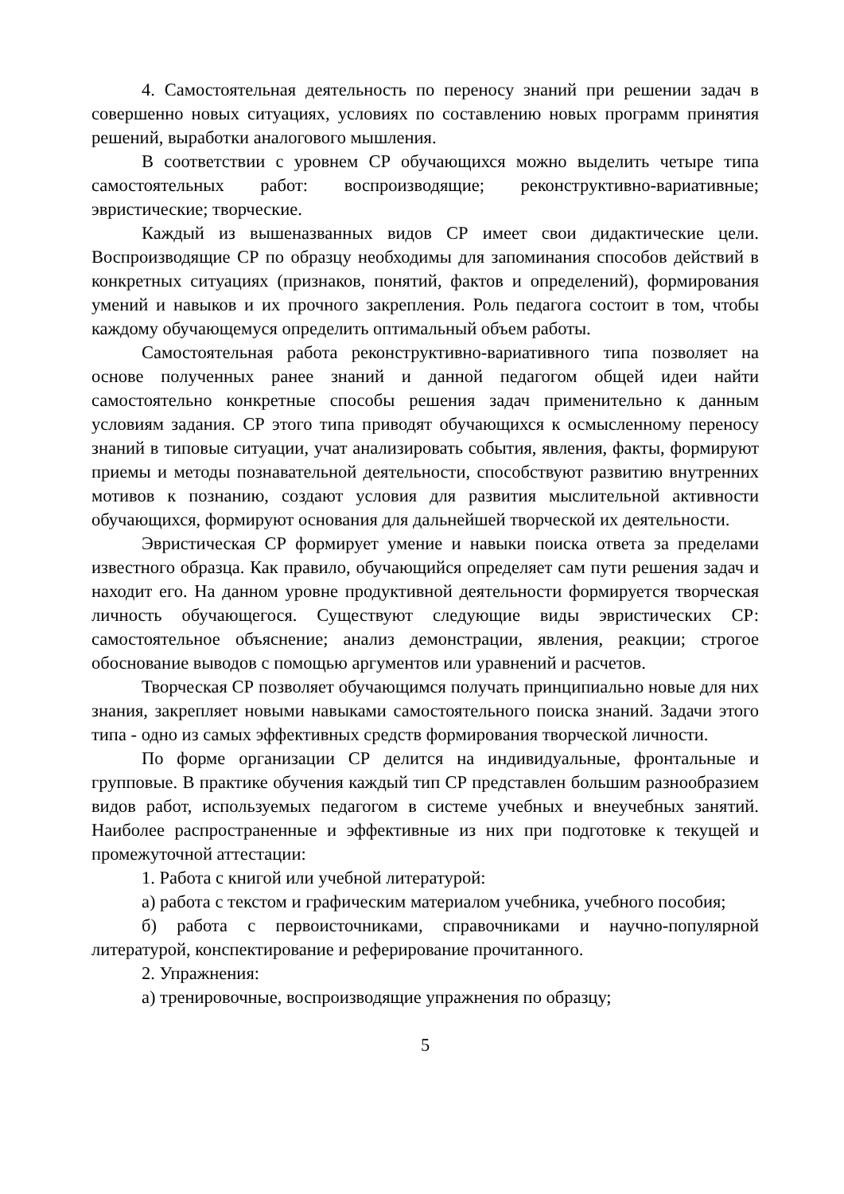4. Самостоятельная деятельность по переносу знаний при решении задач в совершенно новых ситуациях, условиях по составлению новых программ принятия решений, выработки аналогового мышления.
В соответствии с уровнем СР обучающихся можно выделить четыре типа самостоятельных работ: воспроизводящие; реконструктивно-вариативные; эвристические; творческие.
Каждый из вышеназванных видов СР имеет свои дидактические цели. Воспроизводящие СР по образцу необходимы для запоминания способов действий в конкретных ситуациях (признаков, понятий, фактов и определений), формирования умений и навыков и их прочного закрепления. Роль педагога состоит в том, чтобы каждому обучающемуся определить оптимальный объем работы.
Самостоятельная работа реконструктивно-вариативного типа позволяет на основе полученных ранее знаний и данной педагогом общей идеи найти самостоятельно конкретные способы решения задач применительно к данным условиям задания. СР этого типа приводят обучающихся к осмысленному переносу знаний в типовые ситуации, учат анализировать события, явления, факты, формируют приемы и методы познавательной деятельности, способствуют развитию внутренних мотивов к познанию, создают условия для развития мыслительной активности обучающихся, формируют основания для дальнейшей творческой их деятельности.
Эвристическая СР формирует умение и навыки поиска ответа за пределами известного образца. Как правило, обучающийся определяет сам пути решения задач и находит его. На данном уровне продуктивной деятельности формируется творческая личность обучающегося. Существуют следующие виды эвристических СР: самостоятельное объяснение; анализ демонстрации, явления, реакции; строгое обоснование выводов с помощью аргументов или уравнений и расчетов.
Творческая СР позволяет обучающимся получать принципиально новые для них знания, закрепляет новыми навыками самостоятельного поиска знаний. Задачи этого типа - одно из самых эффективных средств формирования творческой личности.
По форме организации СР делится на индивидуальные, фронтальные и групповые. В практике обучения каждый тип СР представлен большим разнообразием видов работ, используемых педагогом в системе учебных и внеучебных занятий. Наиболее распространенные и эффективные из них при подготовке к текущей и промежуточной аттестации:
1. Работа с книгой или учебной литературой:
а) работа с текстом и графическим материалом учебника, учебного пособия;
б) работа с первоисточниками, справочниками и научно-популярной литературой, конспектирование и реферирование прочитанного.
2. Упражнения:
а) тренировочные, воспроизводящие упражнения по образцу;
5